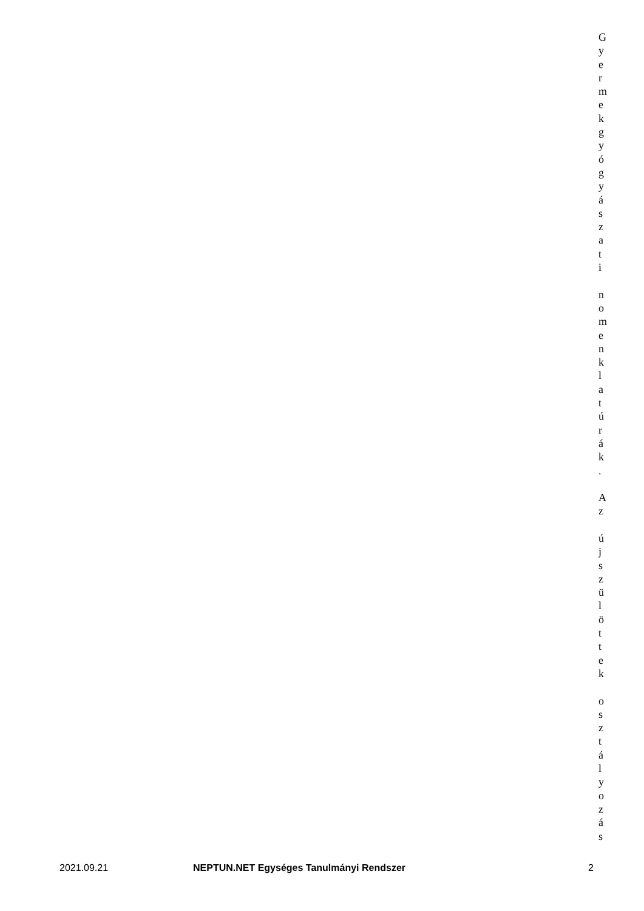G
y
e
r
m
e
k
g
y
ó
g
y
á
s
z
a
t
i
n
o
m
e
n
k
l
a
t
ú
r
á
k
.
A
z
ú
j
s
z
ü
l
ö
t
t
e
k
o
s
z
t
á
l
y
o
z
á
s
2021.09.21 NEPTUN.NET Egységes Tanulmányi Rendszer 2